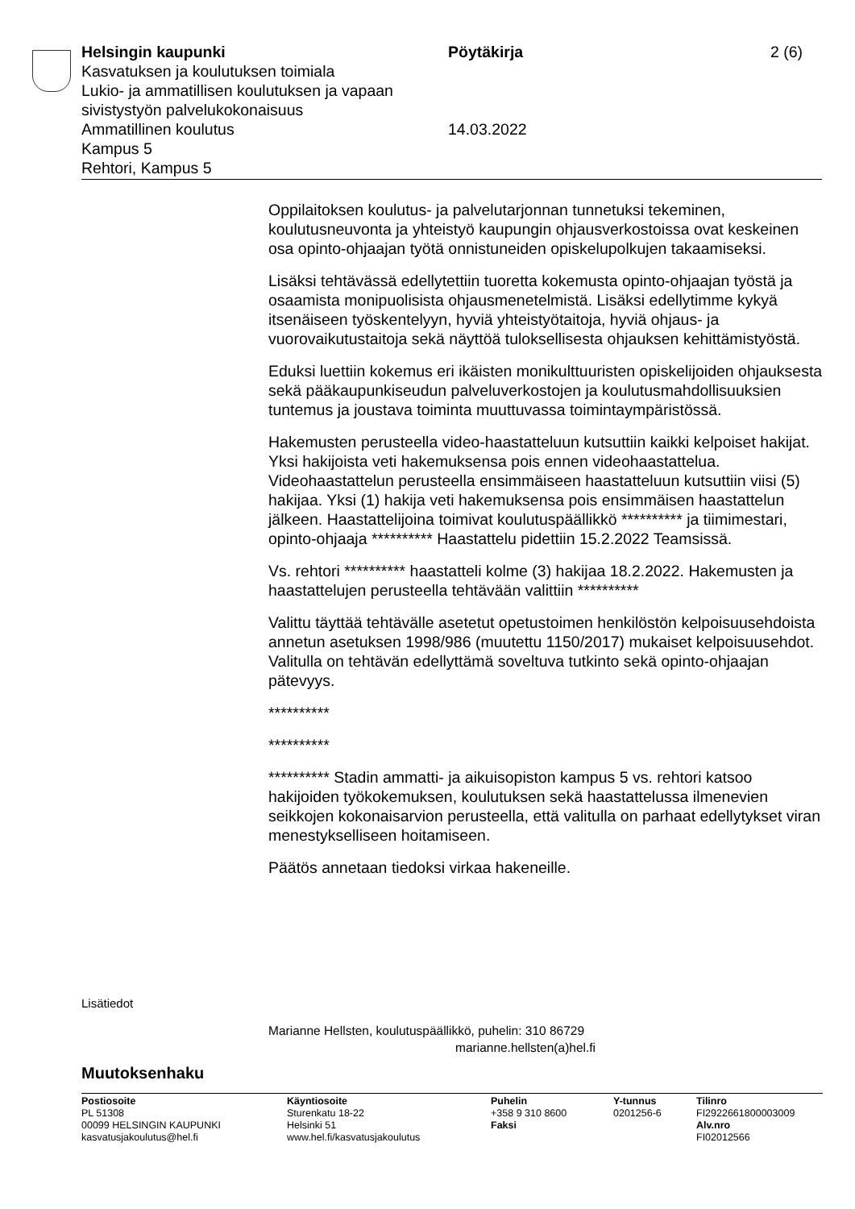Helsingin kaupunki Pöytäkirja 2 (6)
Kasvatuksen ja koulutuksen toimiala
Lukio- ja ammatillisen koulutuksen ja vapaan
sivistystyön palvelukokonaisuus
Ammatillinen koulutus 14.03.2022
Kampus 5
Rehtori, Kampus 5
Oppilaitoksen koulutus- ja palvelutarjonnan tunnetuksi tekeminen, koulutusneuvonta ja yhteistyö kaupungin ohjausverkostoissa ovat keskeinen osa opinto-ohjaajan työtä onnistuneiden opiskelupolkujen takaamiseksi.
Lisäksi tehtävässä edellytettiin tuoretta kokemusta opinto-ohjaajan työstä ja osaamista monipuolisista ohjausmenetelmistä. Lisäksi edellytimme kykyä itsenäiseen työskentelyyn, hyviä yhteistyötaitoja, hyviä ohjaus- ja vuorovaikutustaitoja sekä näyttöä tuloksellisesta ohjauksen kehittämistyöstä.
Eduksi luettiin kokemus eri ikäisten monikulttuuristen opiskelijoiden ohjauksesta sekä pääkaupunkiseudun palveluverkostojen ja koulutusmahdollisuuksien tuntemus ja joustava toiminta muuttuvassa toimintaympäristössä.
Hakemusten perusteella video-haastatteluun kutsuttiin kaikki kelpoiset hakijat. Yksi hakijoista veti hakemuksensa pois ennen videohaastattelua. Videohaastattelun perusteella ensimmäiseen haastatteluun kutsuttiin viisi (5) hakijaa. Yksi (1) hakija veti hakemuksensa pois ensimmäisen haastattelun jälkeen. Haastattelijoina toimivat koulutuspäällikkö ********** ja tiimimestari, opinto-ohjaaja ********** Haastattelu pidettiin 15.2.2022 Teamsissä.
Vs. rehtori ********** haastatteli kolme (3) hakijaa 18.2.2022. Hakemusten ja haastattelujen perusteella tehtävään valittiin **********
Valittu täyttää tehtävälle asetetut opetustoimen henkilöstön kelpoisuusehdoista annetun asetuksen 1998/986 (muutettu 1150/2017) mukaiset kelpoisuusehdot. Valitulla on tehtävän edellyttämä soveltuva tutkinto sekä opinto-ohjaajan pätevyys.
**********
**********
********** Stadin ammatti- ja aikuisopiston kampus 5 vs. rehtori katsoo hakijoiden työkokemuksen, koulutuksen sekä haastattelussa ilmenevien seikkojen kokonaisarvion perusteella, että valitulla on parhaat edellytykset viran menestykselliseen hoitamiseen.
Päätös annetaan tiedoksi virkaa hakeneille.
Lisätiedot
Marianne Hellsten, koulutuspäällikkö, puhelin: 310 86729
marianne.hellsten(a)hel.fi
Muutoksenhaku
Postiosoite
PL 51308
00099 HELSINGIN KAUPUNKI
kasvatusjakoulutus@hel.fi
Käyntiosoite
Sturenkatu 18-22
Helsinki 51
www.hel.fi/kasvatusjakoulutus
Puhelin
+358 9 310 8600
Faksi
Y-tunnus
0201256-6
Tilinro
FI2922661800003009
Alv.nro
FI02012566